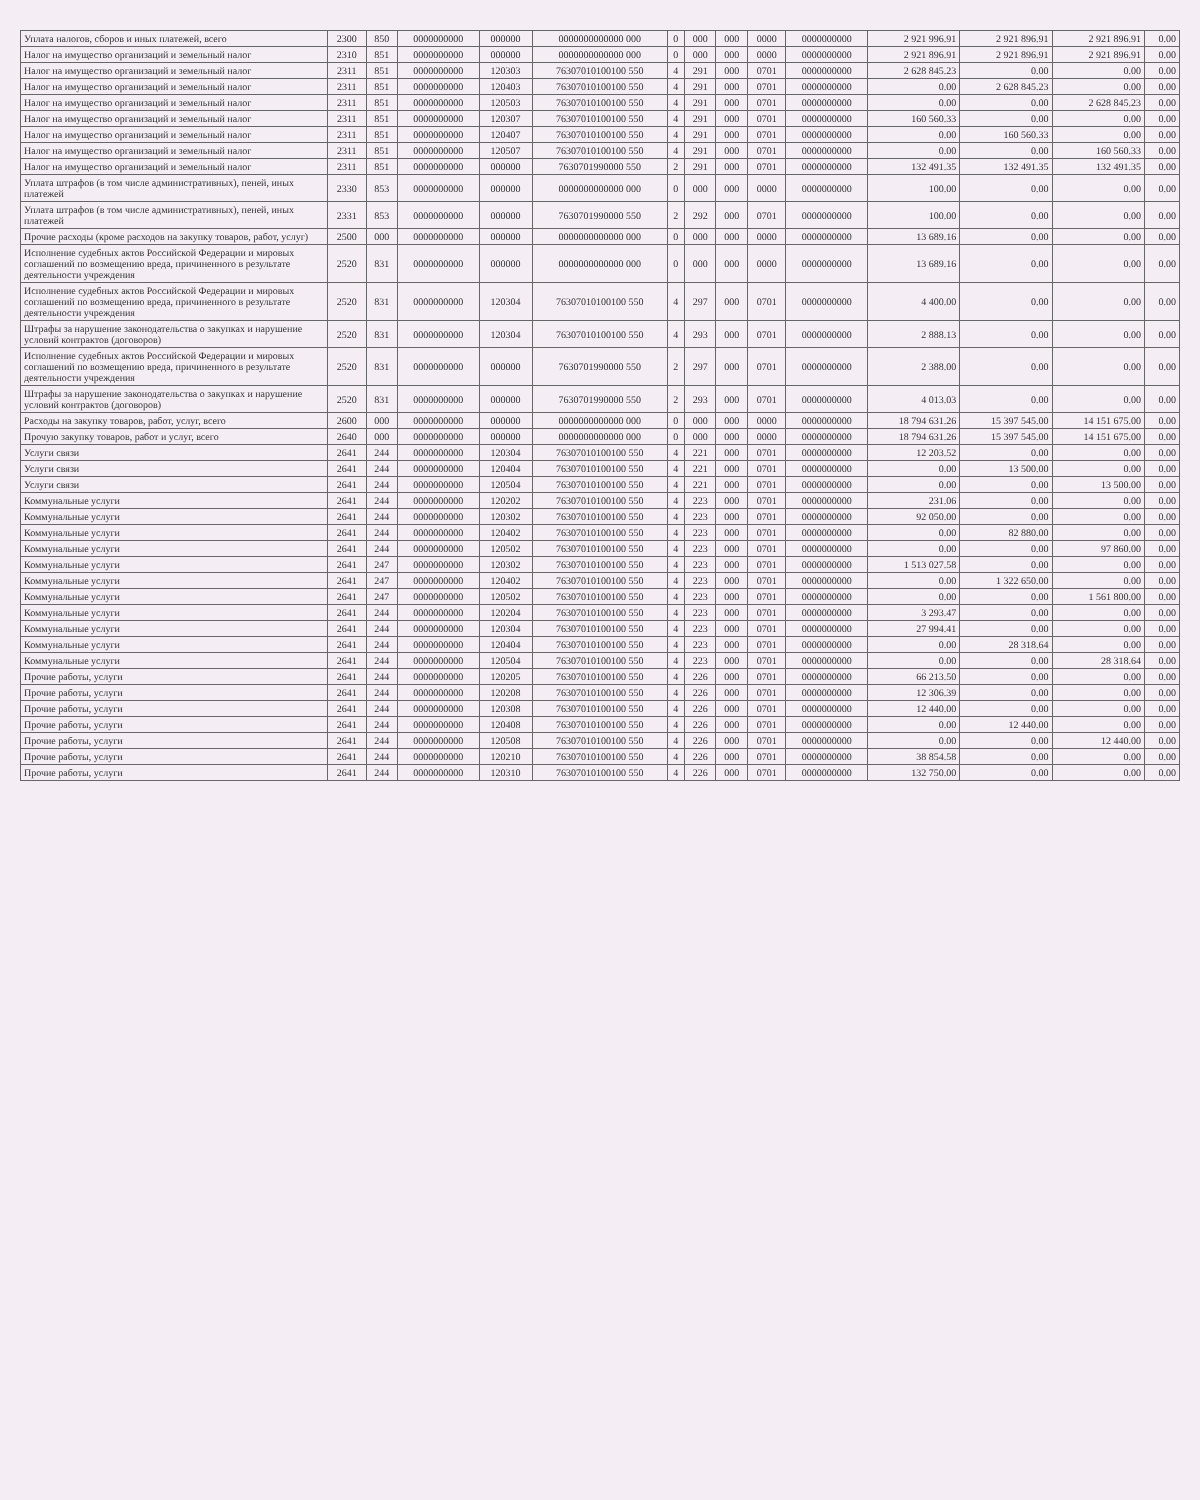| Уплата налогов, сборов и иных платежей, всего | 2300 | 850 | 0000000000 | 000000 | 0000000000000 000 | 0 | 000 | 000 | 0000 | 0000000000 | 2 921 996.91 | 2 921 896.91 | 2 921 896.91 | 0.00 |
| Налог на имущество организаций и земельный налог | 2310 | 851 | 0000000000 | 000000 | 0000000000000 000 | 0 | 000 | 000 | 0000 | 0000000000 | 2 921 896.91 | 2 921 896.91 | 2 921 896.91 | 0.00 |
| Налог на имущество организаций и земельный налог | 2311 | 851 | 0000000000 | 120303 | 76307010100100 550 | 4 | 291 | 000 | 0701 | 0000000000 | 2 628 845.23 | 0.00 | 0.00 | 0.00 |
| Налог на имущество организаций и земельный налог | 2311 | 851 | 0000000000 | 120403 | 76307010100100 550 | 4 | 291 | 000 | 0701 | 0000000000 | 0.00 | 2 628 845.23 | 0.00 | 0.00 |
| Налог на имущество организаций и земельный налог | 2311 | 851 | 0000000000 | 120503 | 76307010100100 550 | 4 | 291 | 000 | 0701 | 0000000000 | 0.00 | 0.00 | 2 628 845.23 | 0.00 |
| Налог на имущество организаций и земельный налог | 2311 | 851 | 0000000000 | 120307 | 76307010100100 550 | 4 | 291 | 000 | 0701 | 0000000000 | 160 560.33 | 0.00 | 0.00 | 0.00 |
| Налог на имущество организаций и земельный налог | 2311 | 851 | 0000000000 | 120407 | 76307010100100 550 | 4 | 291 | 000 | 0701 | 0000000000 | 0.00 | 160 560.33 | 0.00 | 0.00 |
| Налог на имущество организаций и земельный налог | 2311 | 851 | 0000000000 | 120507 | 76307010100100 550 | 4 | 291 | 000 | 0701 | 0000000000 | 0.00 | 0.00 | 160 560.33 | 0.00 |
| Налог на имущество организаций и земельный налог | 2311 | 851 | 0000000000 | 000000 | 7630701990000 550 | 2 | 291 | 000 | 0701 | 0000000000 | 132 491.35 | 132 491.35 | 132 491.35 | 0.00 |
| Уплата штрафов (в том числе административных), пеней, иных платежей | 2330 | 853 | 0000000000 | 000000 | 0000000000000 000 | 0 | 000 | 000 | 0000 | 0000000000 | 100.00 | 0.00 | 0.00 | 0.00 |
| Уплата штрафов (в том числе административных), пеней, иных платежей | 2331 | 853 | 0000000000 | 000000 | 7630701990000 550 | 2 | 292 | 000 | 0701 | 0000000000 | 100.00 | 0.00 | 0.00 | 0.00 |
| Прочие расходы (кроме расходов на закупку товаров, работ, услуг) | 2500 | 000 | 0000000000 | 000000 | 0000000000000 000 | 0 | 000 | 000 | 0000 | 0000000000 | 13 689.16 | 0.00 | 0.00 | 0.00 |
| Исполнение судебных актов Российской Федерации и мировых соглашений по возмещению вреда, причиненного в результате деятельности учреждения | 2520 | 831 | 0000000000 | 000000 | 0000000000000 000 | 0 | 000 | 000 | 0000 | 0000000000 | 13 689.16 | 0.00 | 0.00 | 0.00 |
| Исполнение судебных актов Российской Федерации и мировых соглашений по возмещению вреда, причиненного в результате деятельности учреждения | 2520 | 831 | 0000000000 | 120304 | 76307010100100 550 | 4 | 297 | 000 | 0701 | 0000000000 | 4 400.00 | 0.00 | 0.00 | 0.00 |
| Штрафы за нарушение законодательства о закупках и нарушение условий контрактов (договоров) | 2520 | 831 | 0000000000 | 120304 | 76307010100100 550 | 4 | 293 | 000 | 0701 | 0000000000 | 2 888.13 | 0.00 | 0.00 | 0.00 |
| Исполнение судебных актов Российской Федерации и мировых соглашений по возмещению вреда, причиненного в результате деятельности учреждения | 2520 | 831 | 0000000000 | 000000 | 7630701990000 550 | 2 | 297 | 000 | 0701 | 0000000000 | 2 388.00 | 0.00 | 0.00 | 0.00 |
| Штрафы за нарушение законодательства о закупках и нарушение условий контрактов (договоров) | 2520 | 831 | 0000000000 | 000000 | 7630701990000 550 | 2 | 293 | 000 | 0701 | 0000000000 | 4 013.03 | 0.00 | 0.00 | 0.00 |
| Расходы на закупку товаров, работ, услуг, всего | 2600 | 000 | 0000000000 | 000000 | 0000000000000 000 | 0 | 000 | 000 | 0000 | 0000000000 | 18 794 631.26 | 15 397 545.00 | 14 151 675.00 | 0.00 |
| Прочую закупку товаров, работ и услуг, всего | 2640 | 000 | 0000000000 | 000000 | 0000000000000 000 | 0 | 000 | 000 | 0000 | 0000000000 | 18 794 631.26 | 15 397 545.00 | 14 151 675.00 | 0.00 |
| Услуги связи | 2641 | 244 | 0000000000 | 120304 | 76307010100100 550 | 4 | 221 | 000 | 0701 | 0000000000 | 12 203.52 | 0.00 | 0.00 | 0.00 |
| Услуги связи | 2641 | 244 | 0000000000 | 120404 | 76307010100100 550 | 4 | 221 | 000 | 0701 | 0000000000 | 0.00 | 13 500.00 | 0.00 | 0.00 |
| Услуги связи | 2641 | 244 | 0000000000 | 120504 | 76307010100100 550 | 4 | 221 | 000 | 0701 | 0000000000 | 0.00 | 0.00 | 13 500.00 | 0.00 |
| Коммунальные услуги | 2641 | 244 | 0000000000 | 120202 | 76307010100100 550 | 4 | 223 | 000 | 0701 | 0000000000 | 231.06 | 0.00 | 0.00 | 0.00 |
| Коммунальные услуги | 2641 | 244 | 0000000000 | 120302 | 76307010100100 550 | 4 | 223 | 000 | 0701 | 0000000000 | 92 050.00 | 0.00 | 0.00 | 0.00 |
| Коммунальные услуги | 2641 | 244 | 0000000000 | 120402 | 76307010100100 550 | 4 | 223 | 000 | 0701 | 0000000000 | 0.00 | 82 880.00 | 0.00 | 0.00 |
| Коммунальные услуги | 2641 | 244 | 0000000000 | 120502 | 76307010100100 550 | 4 | 223 | 000 | 0701 | 0000000000 | 0.00 | 0.00 | 97 860.00 | 0.00 |
| Коммунальные услуги | 2641 | 247 | 0000000000 | 120302 | 76307010100100 550 | 4 | 223 | 000 | 0701 | 0000000000 | 1 513 027.58 | 0.00 | 0.00 | 0.00 |
| Коммунальные услуги | 2641 | 247 | 0000000000 | 120402 | 76307010100100 550 | 4 | 223 | 000 | 0701 | 0000000000 | 0.00 | 1 322 650.00 | 0.00 | 0.00 |
| Коммунальные услуги | 2641 | 247 | 0000000000 | 120502 | 76307010100100 550 | 4 | 223 | 000 | 0701 | 0000000000 | 0.00 | 0.00 | 1 561 800.00 | 0.00 |
| Коммунальные услуги | 2641 | 244 | 0000000000 | 120204 | 76307010100100 550 | 4 | 223 | 000 | 0701 | 0000000000 | 3 293.47 | 0.00 | 0.00 | 0.00 |
| Коммунальные услуги | 2641 | 244 | 0000000000 | 120304 | 76307010100100 550 | 4 | 223 | 000 | 0701 | 0000000000 | 27 994.41 | 0.00 | 0.00 | 0.00 |
| Коммунальные услуги | 2641 | 244 | 0000000000 | 120404 | 76307010100100 550 | 4 | 223 | 000 | 0701 | 0000000000 | 0.00 | 28 318.64 | 0.00 | 0.00 |
| Коммунальные услуги | 2641 | 244 | 0000000000 | 120504 | 76307010100100 550 | 4 | 223 | 000 | 0701 | 0000000000 | 0.00 | 0.00 | 28 318.64 | 0.00 |
| Прочие работы, услуги | 2641 | 244 | 0000000000 | 120205 | 76307010100100 550 | 4 | 226 | 000 | 0701 | 0000000000 | 66 213.50 | 0.00 | 0.00 | 0.00 |
| Прочие работы, услуги | 2641 | 244 | 0000000000 | 120208 | 76307010100100 550 | 4 | 226 | 000 | 0701 | 0000000000 | 12 306.39 | 0.00 | 0.00 | 0.00 |
| Прочие работы, услуги | 2641 | 244 | 0000000000 | 120308 | 76307010100100 550 | 4 | 226 | 000 | 0701 | 0000000000 | 12 440.00 | 0.00 | 0.00 | 0.00 |
| Прочие работы, услуги | 2641 | 244 | 0000000000 | 120408 | 76307010100100 550 | 4 | 226 | 000 | 0701 | 0000000000 | 0.00 | 12 440.00 | 0.00 | 0.00 |
| Прочие работы, услуги | 2641 | 244 | 0000000000 | 120508 | 76307010100100 550 | 4 | 226 | 000 | 0701 | 0000000000 | 0.00 | 0.00 | 12 440.00 | 0.00 |
| Прочие работы, услуги | 2641 | 244 | 0000000000 | 120210 | 76307010100100 550 | 4 | 226 | 000 | 0701 | 0000000000 | 38 854.58 | 0.00 | 0.00 | 0.00 |
| Прочие работы, услуги | 2641 | 244 | 0000000000 | 120310 | 76307010100100 550 | 4 | 226 | 000 | 0701 | 0000000000 | 132 750.00 | 0.00 | 0.00 | 0.00 |